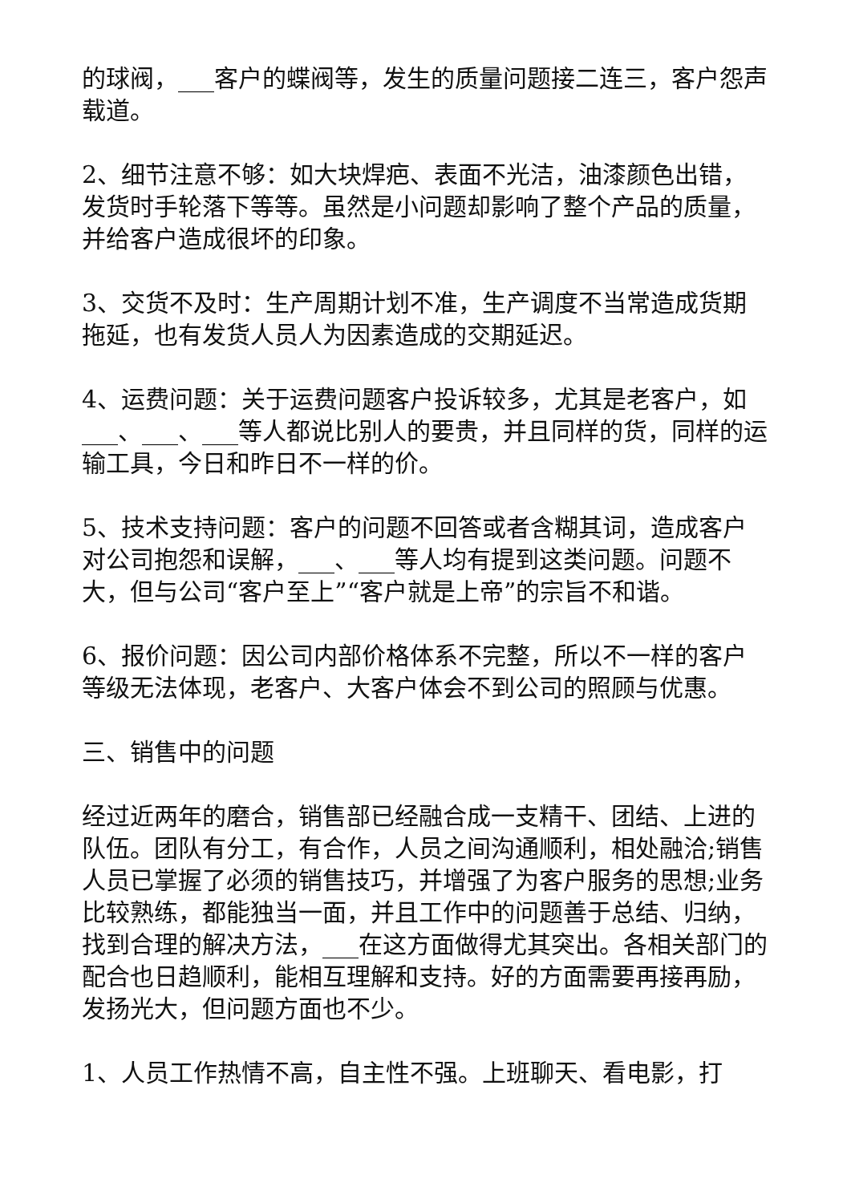的球阀，___客户的蝶阀等，发生的质量问题接二连三，客户怨声载道。
2、细节注意不够：如大块焊疤、表面不光洁，油漆颜色出错，发货时手轮落下等等。虽然是小问题却影响了整个产品的质量，并给客户造成很坏的印象。
3、交货不及时：生产周期计划不准，生产调度不当常造成货期拖延，也有发货人员人为因素造成的交期延迟。
4、运费问题：关于运费问题客户投诉较多，尤其是老客户，如___、___、___等人都说比别人的要贵，并且同样的货，同样的运输工具，今日和昨日不一样的价。
5、技术支持问题：客户的问题不回答或者含糊其词，造成客户对公司抱怨和误解，___、___等人均有提到这类问题。问题不大，但与公司“客户至上”“客户就是上帝”的宗旨不和谐。
6、报价问题：因公司内部价格体系不完整，所以不一样的客户等级无法体现，老客户、大客户体会不到公司的照顾与优惠。
三、销售中的问题
经过近两年的磨合，销售部已经融合成一支精干、团结、上进的队伍。团队有分工，有合作，人员之间沟通顺利，相处融洽;销售人员已掌握了必须的销售技巧，并增强了为客户服务的思想;业务比较熟练，都能独当一面，并且工作中的问题善于总结、归纳，找到合理的解决方法，___在这方面做得尤其突出。各相关部门的配合也日趋顺利，能相互理解和支持。好的方面需要再接再励，发扬光大，但问题方面也不少。
1、人员工作热情不高，自主性不强。上班聊天、看电影，打